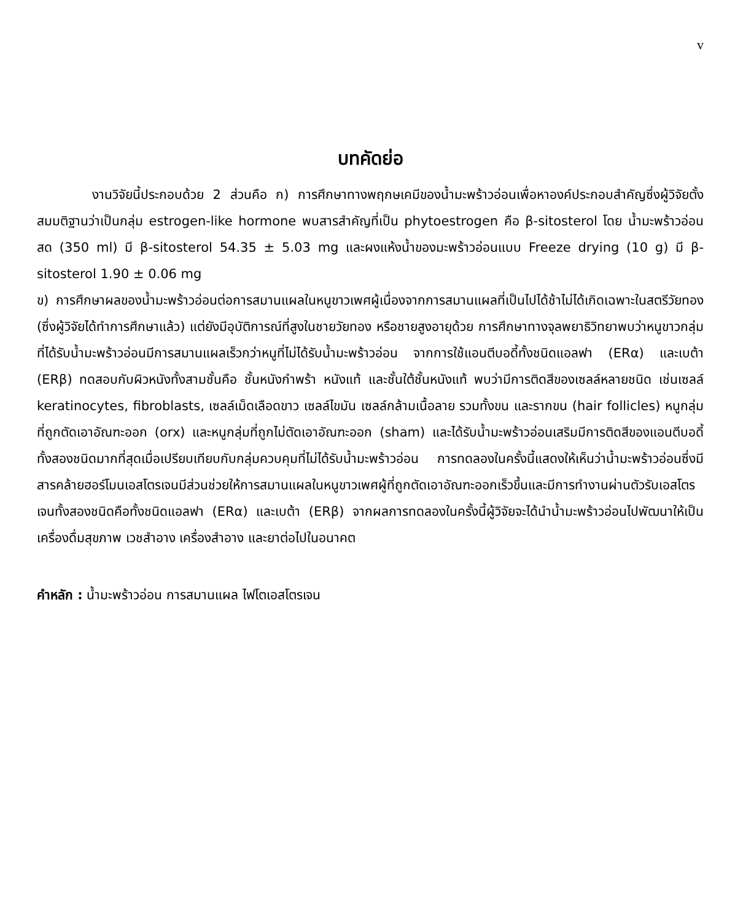v
บทคัดย่อ
งานวิจัยนี้ประกอบด้วย 2 ส่วนคือ ก) การศึกษาทางพฤกษเคมีของน้ำมะพร้าวอ่อนเพื่อหาองค์ประกอบสำคัญซึ่งผู้วิจัยตั้งสมมติฐานว่าเป็นกลุ่ม estrogen-like hormone พบสารสำคัญที่เป็น phytoestrogen คือ β-sitosterol โดย น้ำมะพร้าวอ่อนสด (350 ml) มี β-sitosterol 54.35 ± 5.03 mg และผงแห้งน้ำของมะพร้าวอ่อนแบบ Freeze drying (10 g) มี β-sitosterol 1.90 ± 0.06 mg
ข) การศึกษาผลของน้ำมะพร้าวอ่อนต่อการสมานแผลในหนูขาวเพศผู้เนื่องจากการสมานแผลที่เป็นไปได้ช้าไม่ได้เกิดเฉพาะในสตรีวัยทอง (ซึ่งผู้วิจัยได้ทำการศึกษาแล้ว) แต่ยังมีอุบัติการณ์ที่สูงในชายวัยทอง หรือชายสูงอายุด้วย การศึกษาทางจุลพยาธิวิทยาพบว่าหนูขาวกลุ่มที่ได้รับน้ำมะพร้าวอ่อนมีการสมานแผลเร็วกว่าหนูที่ไม่ได้รับน้ำมะพร้าวอ่อน จากการใช้แอนตีบอดี้ทั้งชนิดแอลฟา (ERα) และเบต้า (ERβ) ทดสอบกับผิวหนังทั้งสามชั้นคือ ชั้นหนังกำพร้า หนังแท้ และชั้นใต้ชั้นหนังแท้ พบว่ามีการติดสีของเซลล์หลายชนิด เช่นเซลล์ keratinocytes, fibroblasts, เซลล์เม็ดเลือดขาว เซลล์ไขมัน เซลล์กล้ามเนื้อลาย รวมทั้งขน และรากขน (hair follicles) หนูกลุ่มที่ถูกตัดเอาอัณฑะออก (orx) และหนูกลุ่มที่ถูกไม่ตัดเอาอัณฑะออก (sham) และได้รับน้ำมะพร้าวอ่อนเสริมมีการติดสีของแอนตีบอดี้ทั้งสองชนิดมากที่สุดเมื่อเปรียบเทียบกับกลุ่มควบคุมที่ไม่ได้รับน้ำมะพร้าวอ่อน การทดลองในครั้งนี้แสดงให้เห็นว่าน้ำมะพร้าวอ่อนซึ่งมีสารคล้ายฮอร์โมนเอสโตรเจนมีส่วนช่วยให้การสมานแผลในหนูขาวเพศผู้ที่ถูกตัดเอาอัณฑะออกเร็วขึ้นและมีการทำงานผ่านตัวรับเอสโตรเจนทั้งสองชนิดคือทั้งชนิดแอลฟา (ERα) และเบต้า (ERβ) จากผลการทดลองในครั้งนี้ผู้วิจัยจะได้นำน้ำมะพร้าวอ่อนไปพัฒนาให้เป็นเครื่องดื่มสุขภาพ เวชสำอาง เครื่องสำอาง และยาต่อไปในอนาคต
คำหลัก : น้ำมะพร้าวอ่อน การสมานแผล ไฟโตเอสโตรเจน